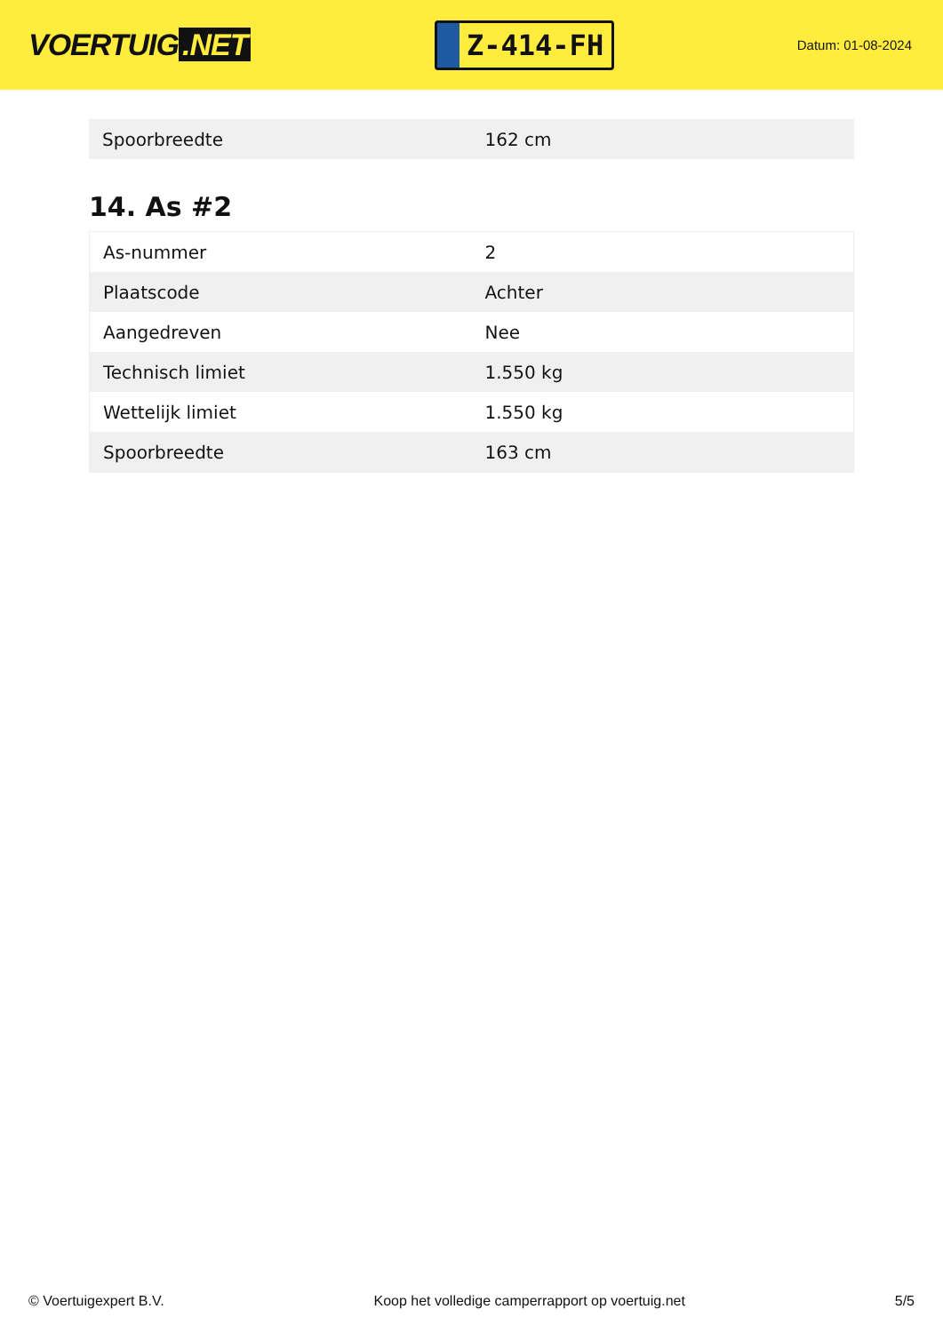VOERTUIG.NET
Z-414-FH
Datum: 01-08-2024
| Spoorbreedte | 162 cm |
14. As #2
| As-nummer | 2 |
| Plaatscode | Achter |
| Aangedreven | Nee |
| Technisch limiet | 1.550 kg |
| Wettelijk limiet | 1.550 kg |
| Spoorbreedte | 163 cm |
© Voertuigexpert B.V. Koop het volledige camperrapport op voertuig.net 5/5